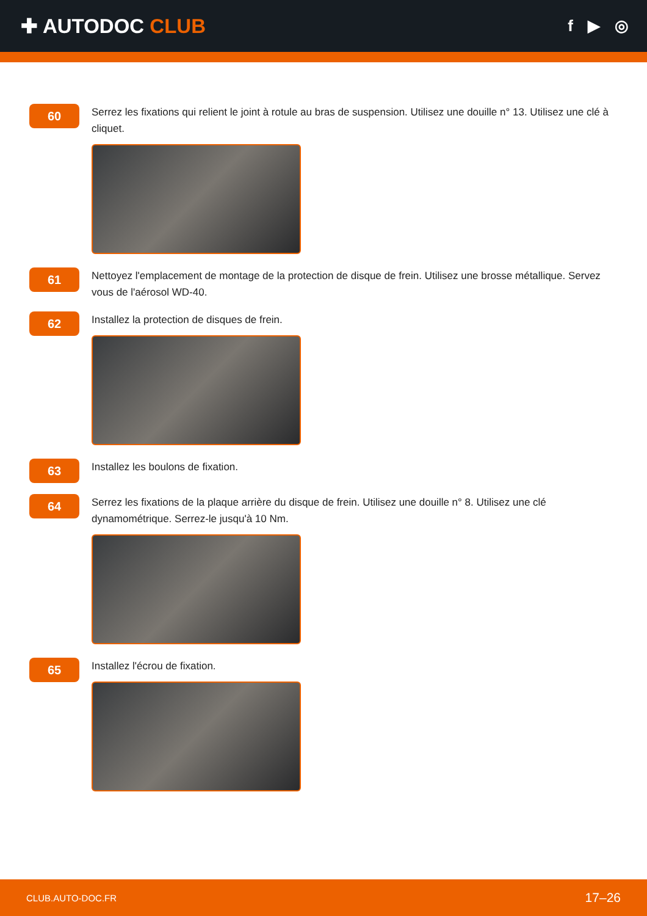✚ AUTODOC CLUB
f ▶ ◎
60
Serrez les fixations qui relient le joint à rotule au bras de suspension. Utilisez une douille n° 13. Utilisez une clé à cliquet.
61
Nettoyez l'emplacement de montage de la protection de disque de frein. Utilisez une brosse métallique. Servez vous de l'aérosol WD-40.
62
Installez la protection de disques de frein.
63
Installez les boulons de fixation.
64
Serrez les fixations de la plaque arrière du disque de frein. Utilisez une douille n° 8. Utilisez une clé dynamométrique. Serrez-le jusqu'à 10 Nm.
65
Installez l'écrou de fixation.
CLUB.AUTO-DOC.FR 17–26